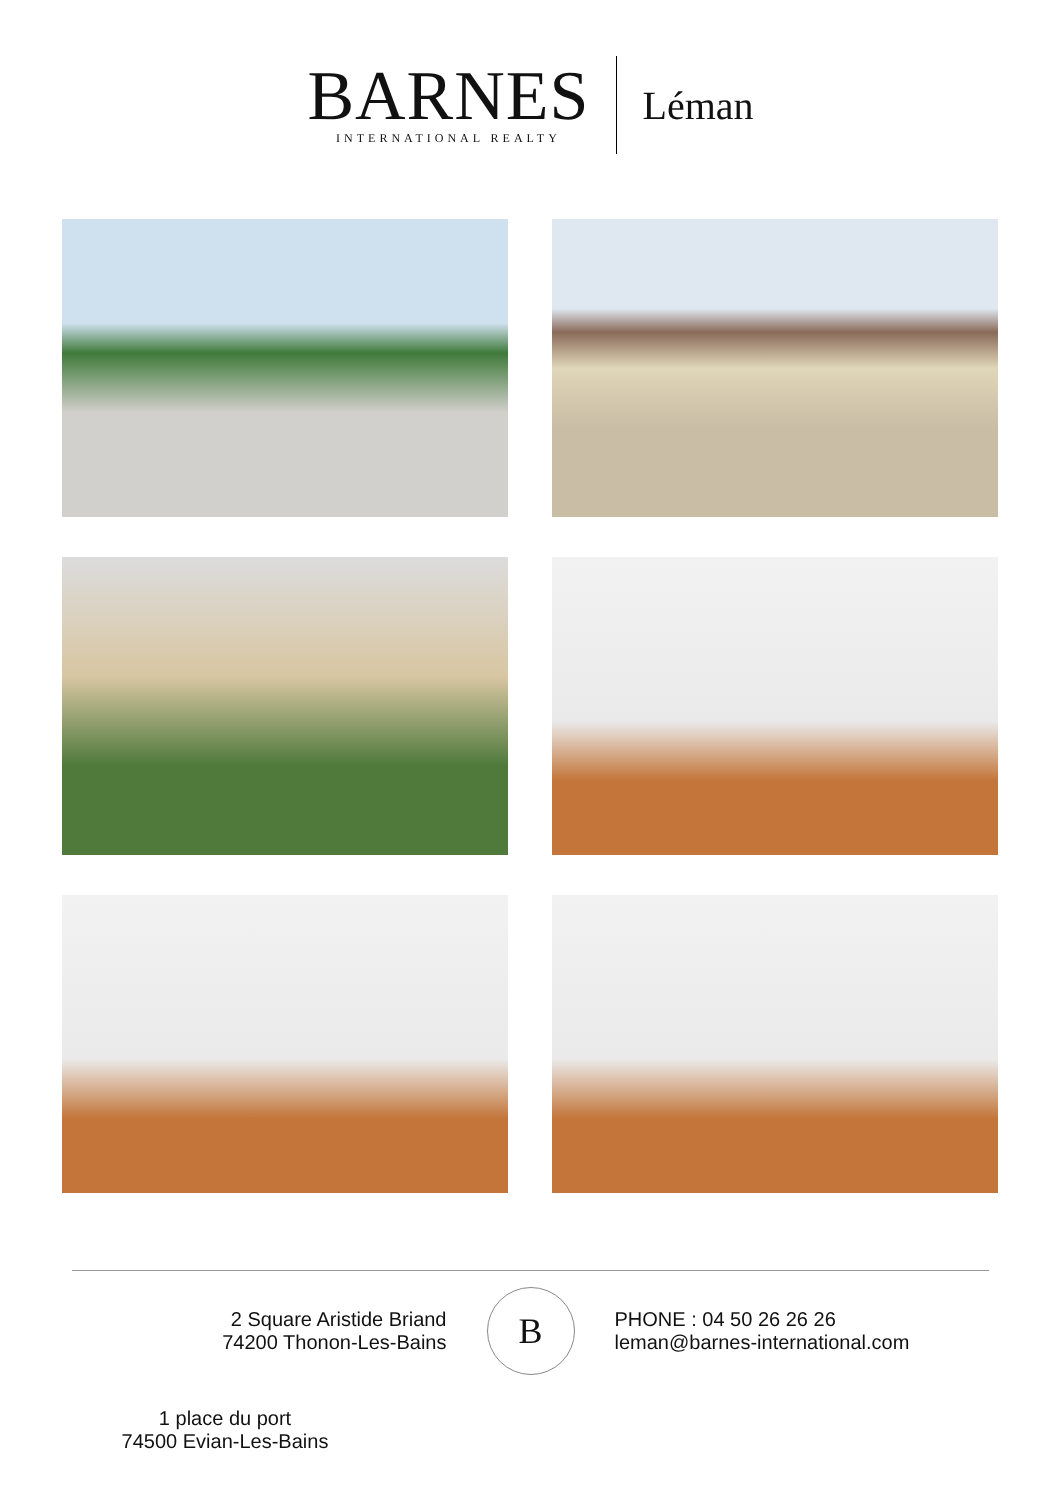BARNES
INTERNATIONAL REALTY
Léman
2 Square Aristide Briand
74200 Thonon-Les-Bains
B
PHONE : 04 50 26 26 26
leman@barnes-international.com
1 place du port
74500 Evian-Les-Bains